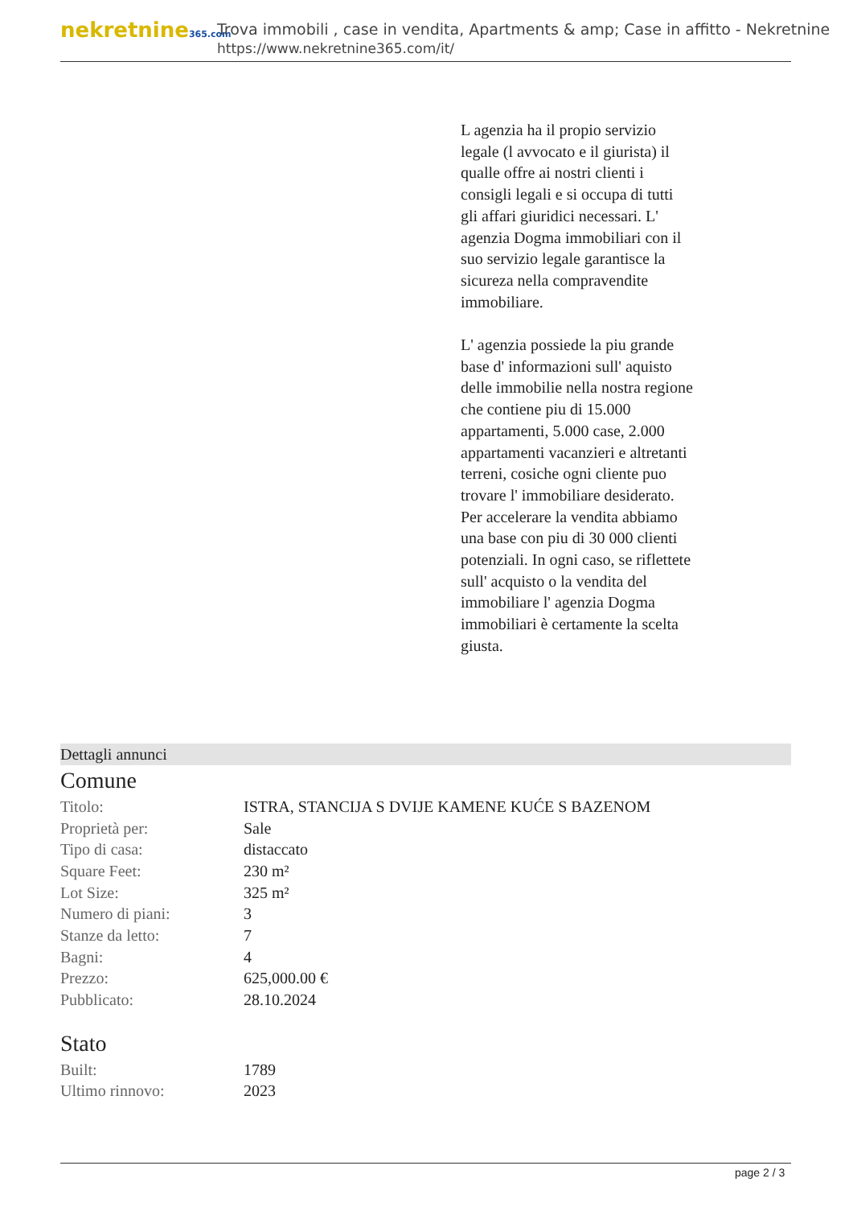nekretnine365.com
Trova immobili , case in vendita, Apartments & amp; Case in affitto - Nekretnine
https://www.nekretnine365.com/it/
L agenzia ha il propio servizio legale (l avvocato e il giurista) il qualle offre ai nostri clienti i consigli legali e si occupa di tutti gli affari giuridici necessari. L' agenzia Dogma immobiliari con il suo servizio legale garantisce la sicureza nella compravendite immobiliare.
L' agenzia possiede la piu grande base d' informazioni sull' aquisto delle immobilie nella nostra regione che contiene piu di 15.000 appartamenti, 5.000 case, 2.000 appartamenti vacanzieri e altretanti terreni, cosiche ogni cliente puo trovare l' immobiliare desiderato. Per accelerare la vendita abbiamo una base con piu di 30 000 clienti potenziali. In ogni caso, se riflettete sull' acquisto o la vendita del immobiliare l' agenzia Dogma immobiliari è certamente la scelta giusta.
Dettagli annunci
Comune
| Titolo: | ISTRA, STANCIJA S DVIJE KAMENE KUĆE S BAZENOM |
| Proprietà per: | Sale |
| Tipo di casa: | distaccato |
| Square Feet: | 230 m² |
| Lot Size: | 325 m² |
| Numero di piani: | 3 |
| Stanze da letto: | 7 |
| Bagni: | 4 |
| Prezzo: | 625,000.00 € |
| Pubblicato: | 28.10.2024 |
Stato
| Built: | 1789 |
| Ultimo rinnovo: | 2023 |
page 2 / 3